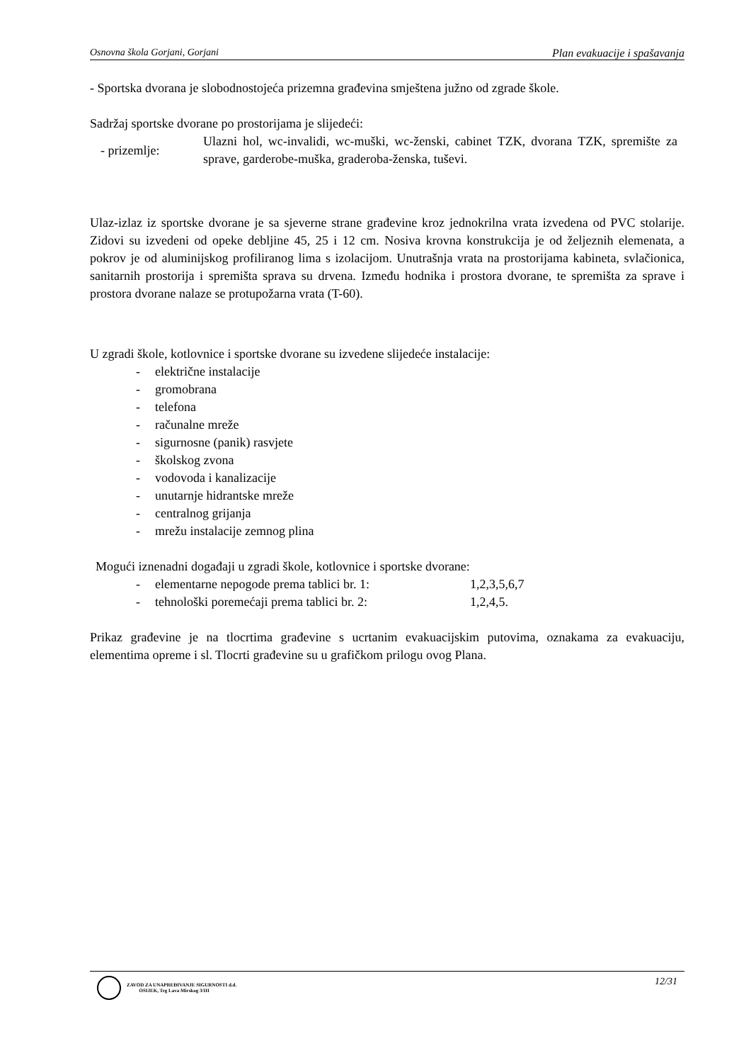Osnovna škola Gorjani, Gorjani Plan evakuacije i spašavanja
- Sportska dvorana je slobodnostojeća prizemna građevina smještena južno od zgrade škole.
Sadržaj sportske dvorane po prostorijama je slijedeći:
- prizemlje:
Ulazni hol, wc-invalidi, wc-muški, wc-ženski, cabinet TZK, dvorana TZK, spremište za sprave, garderobe-muška, graderoba-ženska, tuševi.
Ulaz-izlaz iz sportske dvorane je sa sjeverne strane građevine kroz jednokrilna vrata izvedena od PVC stolarije. Zidovi su izvedeni od opeke debljine 45, 25 i 12 cm. Nosiva krovna konstrukcija je od željeznih elemenata, a pokrov je od aluminijskog profiliranog lima s izolacijom. Unutrašnja vrata na prostorijama kabineta, svlačionica, sanitarnih prostorija i spremišta sprava su drvena. Između hodnika i prostora dvorane, te spremišta za sprave i prostora dvorane nalaze se protupožarna vrata (T-60).
U zgradi škole, kotlovnice i sportske dvorane su izvedene slijedeće instalacije:
- električne instalacije
- gromobrana
- telefona
- računalne mreže
- sigurnosne (panik) rasvjete
- školskog zvona
- vodovoda i kanalizacije
- unutarnje hidrantske mreže
- centralnog grijanja
- mrežu instalacije zemnog plina
Mogući iznenadni događaji u zgradi škole, kotlovnice i sportske dvorane:
- elementarne nepogode prema tablici br. 1: 1,2,3,5,6,7
- tehnološki poremećaji prema tablici br. 2: 1,2,4,5.
Prikaz građevine je na tlocrtima građevine s ucrtanim evakuacijskim putovima, oznakama za evakuaciju, elementima opreme i sl. Tlocrti građevine su u grafičkom prilogu ovog Plana.
ZAVOD ZA UNAPREĐIVANJE SIGURNOSTI d.d.
OSIJEK, Trg Lava Mirskog 3/III
12/31